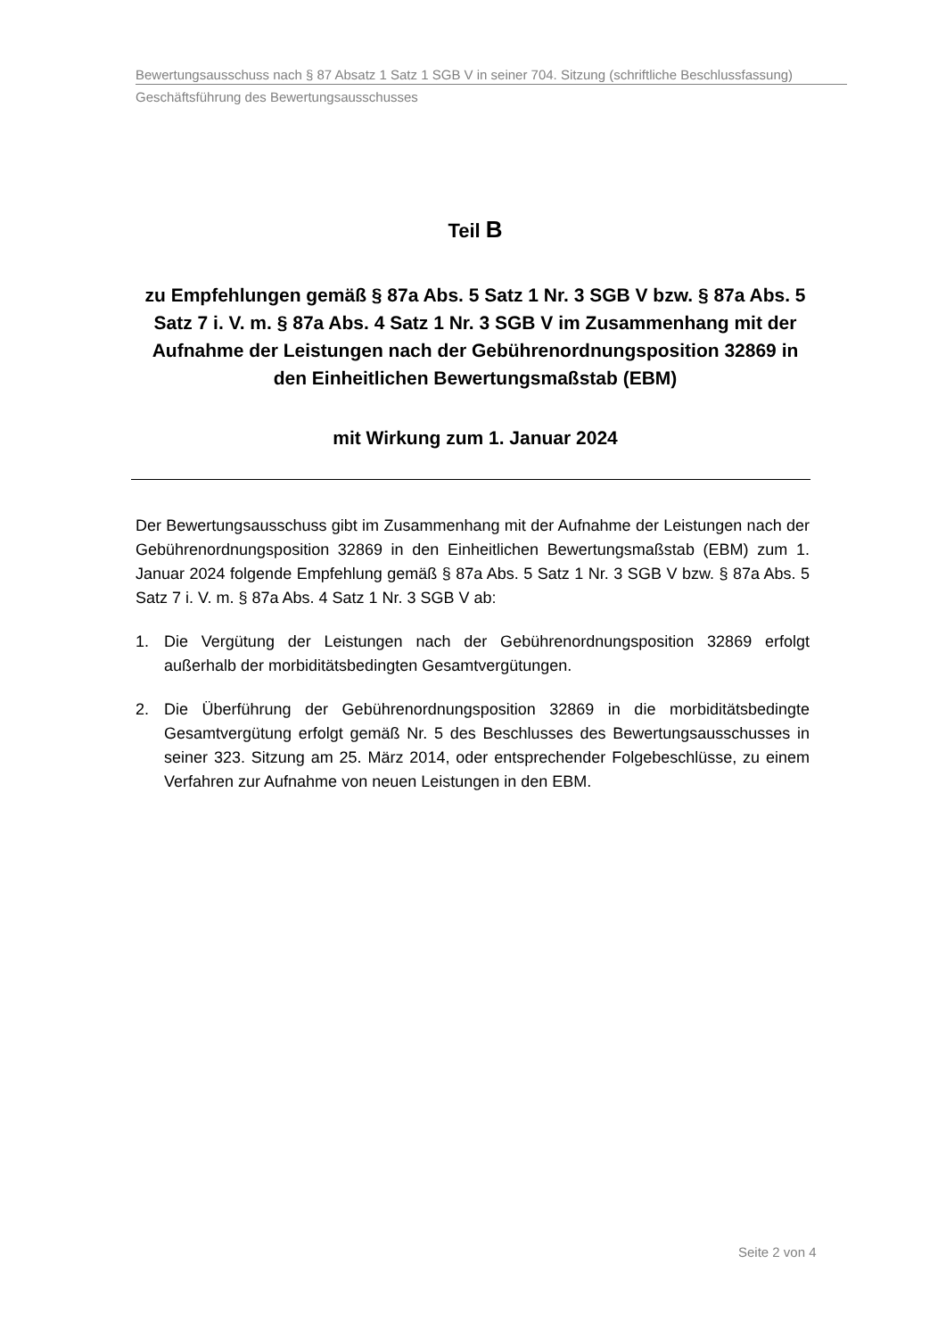Bewertungsausschuss nach § 87 Absatz 1 Satz 1 SGB V in seiner 704. Sitzung (schriftliche Beschlussfassung)
Geschäftsführung des Bewertungsausschusses
Teil B
zu Empfehlungen gemäß § 87a Abs. 5 Satz 1 Nr. 3 SGB V bzw. § 87a Abs. 5 Satz 7 i. V. m. § 87a Abs. 4 Satz 1 Nr. 3 SGB V im Zusammenhang mit der Aufnahme der Leistungen nach der Gebührenordnungsposition 32869 in den Einheitlichen Bewertungsmaßstab (EBM)
mit Wirkung zum 1. Januar 2024
Der Bewertungsausschuss gibt im Zusammenhang mit der Aufnahme der Leistungen nach der Gebührenordnungsposition 32869 in den Einheitlichen Bewertungsmaßstab (EBM) zum 1. Januar 2024 folgende Empfehlung gemäß § 87a Abs. 5 Satz 1 Nr. 3 SGB V bzw. § 87a Abs. 5 Satz 7 i. V. m. § 87a Abs. 4 Satz 1 Nr. 3 SGB V ab:
1. Die Vergütung der Leistungen nach der Gebührenordnungsposition 32869 erfolgt außerhalb der morbiditätsbedingten Gesamtvergütungen.
2. Die Überführung der Gebührenordnungsposition 32869 in die morbiditätsbedingte Gesamtvergütung erfolgt gemäß Nr. 5 des Beschlusses des Bewertungsausschusses in seiner 323. Sitzung am 25. März 2014, oder entsprechender Folgebeschlüsse, zu einem Verfahren zur Aufnahme von neuen Leistungen in den EBM.
Seite 2 von 4